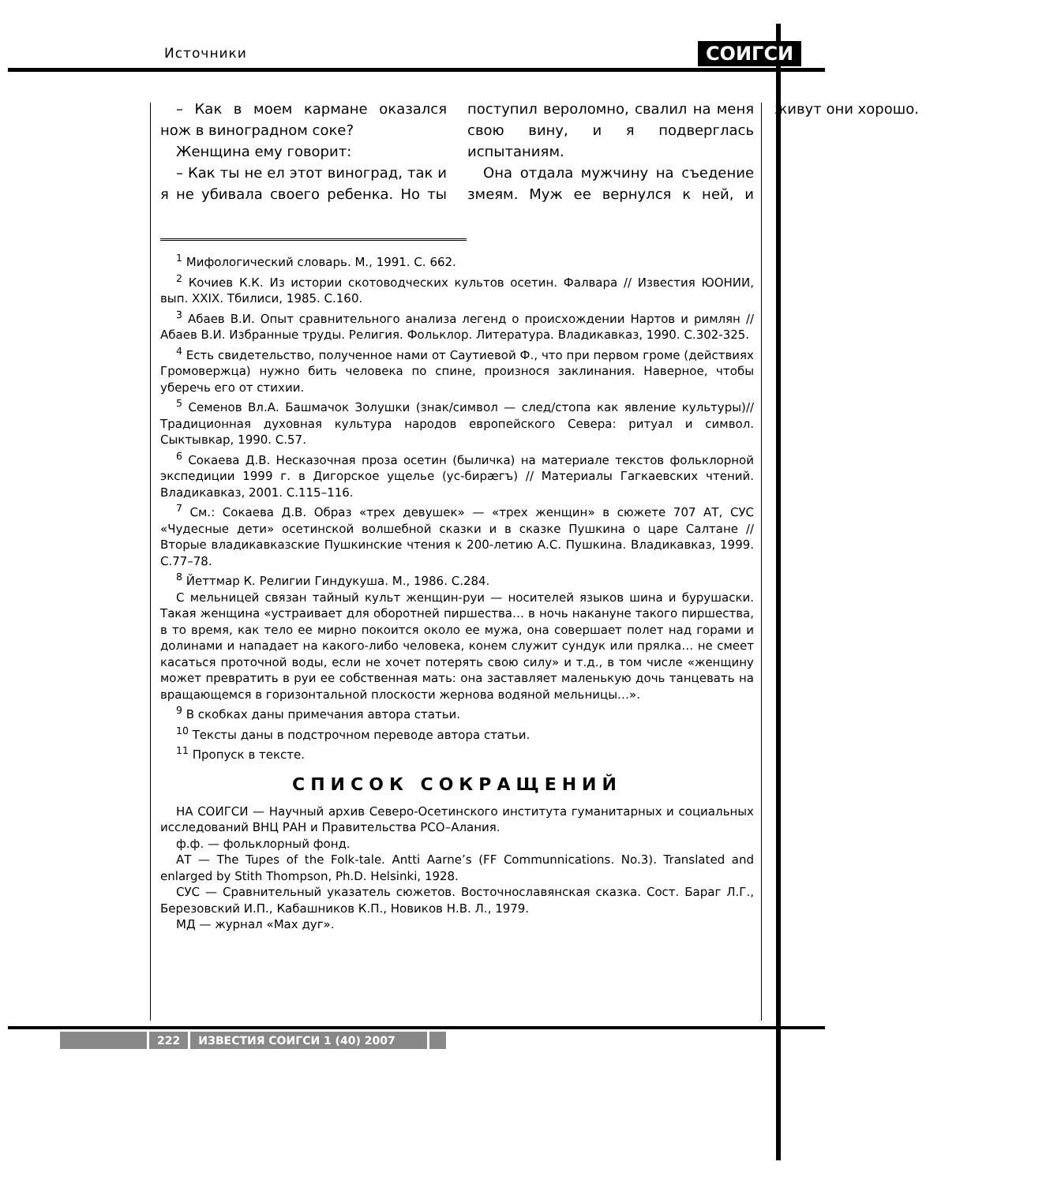Источники СОИГСИ
– Как в моем кармане оказался нож в виноградном соке?
Женщина ему говорит:
– Как ты не ел этот виноград, так и я не убивала своего ребенка. Но ты поступил вероломно, свалил на меня свою вину, и я подверглась испытаниям.
Она отдала мужчину на съедение змеям. Муж ее вернулся к ней, и живут они хорошо.
<sup>1</sup> Мифологический словарь. М., 1991. С. 662.
<sup>2</sup> Кочиев К.К. Из истории скотоводческих культов осетин. Фалвара // Известия ЮОНИИ, вып. XXIX. Тбилиси, 1985. С.160.
<sup>3</sup> Абаев В.И. Опыт сравнительного анализа легенд о происхождении Нартов и римлян // Абаев В.И. Избранные труды. Религия. Фольклор. Литература. Владикавказ, 1990. С.302-325.
<sup>4</sup> Есть свидетельство, полученное нами от Саутиевой Ф., что при первом громе (действиях Громовержца) нужно бить человека по спине, произнося заклинания. Наверное, чтобы уберечь его от стихии.
<sup>5</sup> Семенов Вл.А. Башмачок Золушки (знак/символ — след/стопа как явление культуры)// Традиционная духовная культура народов европейского Севера: ритуал и символ. Сыктывкар, 1990. С.57.
<sup>6</sup> Сокаева Д.В. Несказочная проза осетин (быличка) на материале текстов фольклорной экспедиции 1999 г. в Дигорское ущелье (ус-бирæгъ) // Материалы Гагкаевских чтений. Владикавказ, 2001. С.115–116.
<sup>7</sup> См.: Сокаева Д.В. Образ «трех девушек» — «трех женщин» в сюжете 707 АТ, СУС «Чудесные дети» осетинской волшебной сказки и в сказке Пушкина о царе Салтане // Вторые владикавказские Пушкинские чтения к 200-летию А.С. Пушкина. Владикавказ, 1999. С.77–78.
<sup>8</sup> Йеттмар К. Религии Гиндукуша. М., 1986. С.284.
С мельницей связан тайный культ женщин-руи — носителей языков шина и бурушаски. Такая женщина «устраивает для оборотней пиршества… в ночь накануне такого пиршества, в то время, как тело ее мирно покоится около ее мужа, она совершает полет над горами и долинами и нападает на какого-либо человека, конем служит сундук или прялка… не смеет касаться проточной воды, если не хочет потерять свою силу» и т.д., в том числе «женщину может превратить в руи ее собственная мать: она заставляет маленькую дочь танцевать на вращающемся в горизонтальной плоскости жернова водяной мельницы…».
<sup>9</sup> В скобках даны примечания автора статьи.
<sup>10</sup> Тексты даны в подстрочном переводе автора статьи.
<sup>11</sup> Пропуск в тексте.
СПИСОК СОКРАЩЕНИЙ
НА СОИГСИ — Научный архив Северо-Осетинского института гуманитарных и социальных исследований ВНЦ РАН и Правительства РСО–Алания.
ф.ф. — фольклорный фонд.
АТ — The Tupes of the Folk-tale. Antti Aarne’s (FF Communnications. No.3). Translated and enlarged by Stith Thompson, Ph.D. Helsinki, 1928.
СУС — Сравнительный указатель сюжетов. Восточнославянская сказка. Сост. Бараг Л.Г., Березовский И.П., Кабашников К.П., Новиков Н.В. Л., 1979.
МД — журнал «Мах дуг».
222 ИЗВЕСТИЯ СОИГСИ 1 (40) 2007